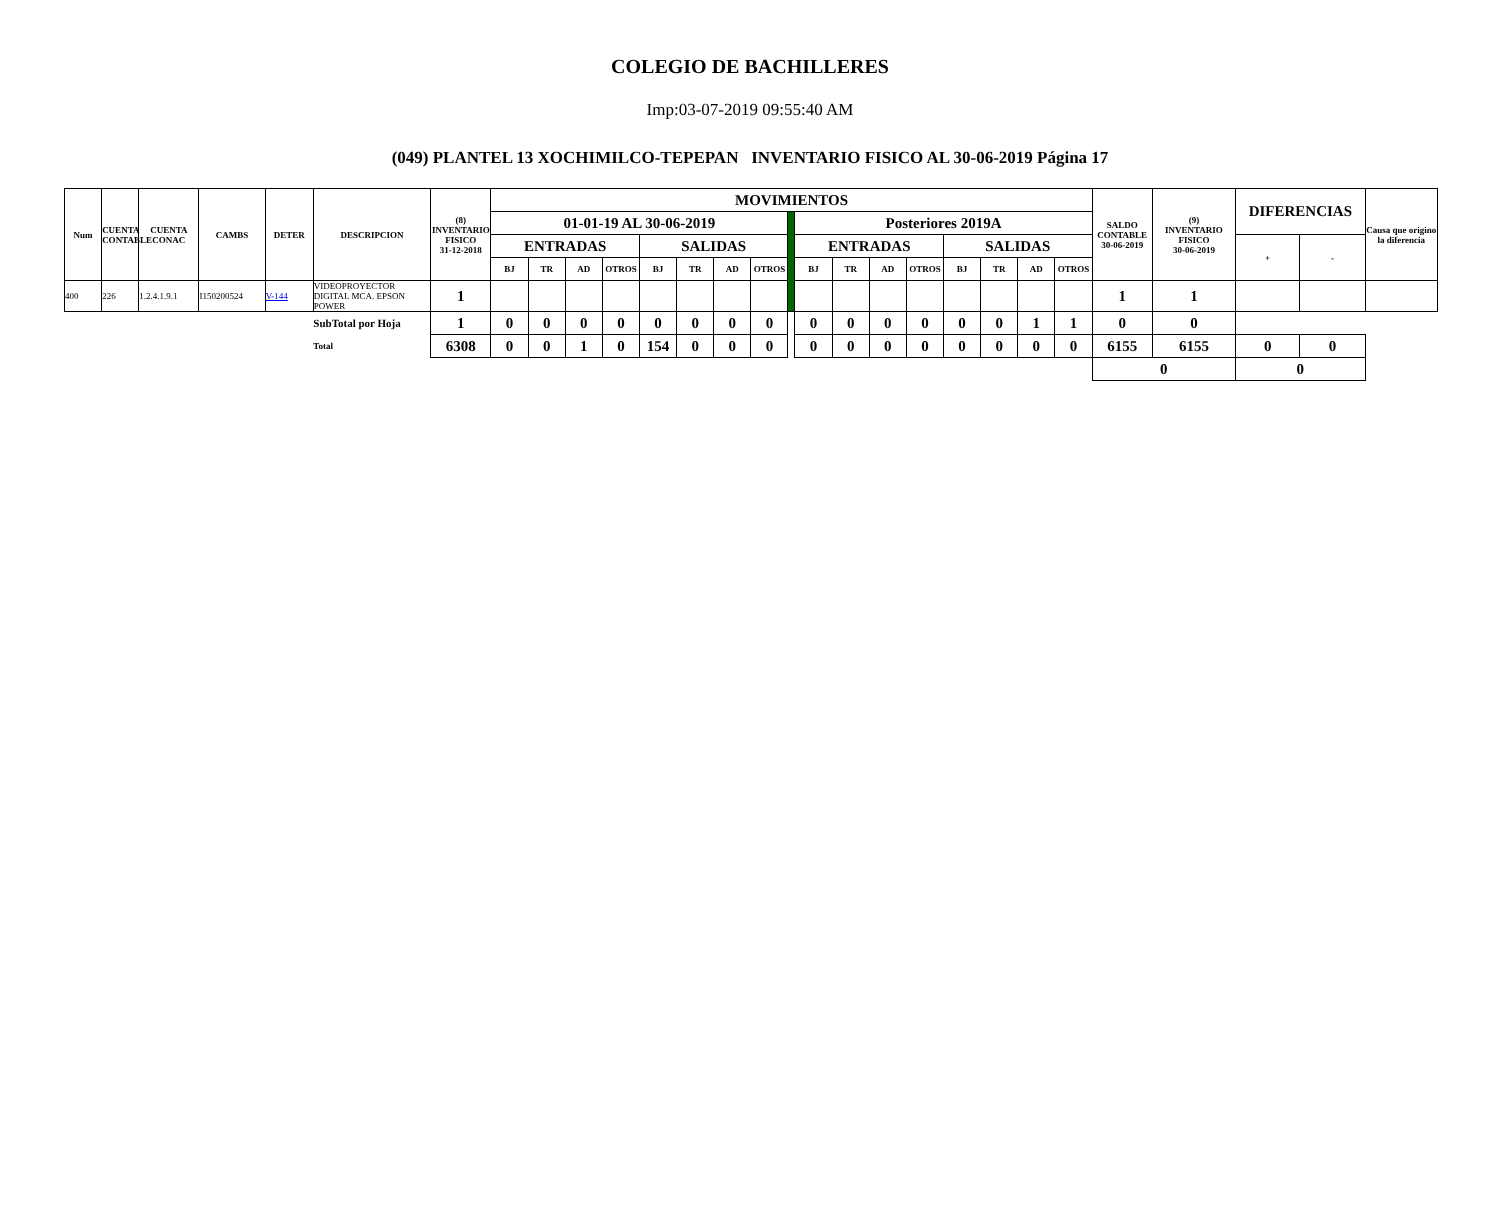COLEGIO DE BACHILLERES
Imp:03-07-2019 09:55:40 AM
(049) PLANTEL 13 XOCHIMILCO-TEPEPAN INVENTARIO FISICO AL 30-06-2019 Página 17
| Num | CUENTA CONTABLE | CUENTA CONAC | CAMBS | DETER | DESCRIPCION | (8) INVENTARIO FISICO 31-12-2018 | MOVIMIENTOS | | | | | | | | | | | | | | | | | SALDO CONTABLE 30-06-2019 | (9) INVENTARIO FISICO 30-06-2019 | DIFERENCIAS | | Causa que origino la diferencia |
| --- | --- | --- | --- | --- | --- | --- | --- | --- | --- | --- | --- | --- | --- | --- | --- | --- | --- | --- | --- | --- | --- | --- | --- | --- | --- | --- | --- | --- |
| | | | | | | | 01-01-19 AL 30-06-2019 | | | | | | | | | Posteriores 2019A | | | | | | | | | | | | |
| | | | | | | | ENTRADAS | | | | SALIDAS | | | | | ENTRADAS | | | | SALIDAS | | | | | | + | - | |
| | | | | | | | BJ | TR | AD | OTROS | BJ | TR | AD | OTROS | | BJ | TR | AD | OTROS | BJ | TR | AD | OTROS | | | | | |
| 400 | 226 | 1.2.4.1.9.1 | I150200524 | V-144 | VIDEOPROYECTOR DIGITAL MCA. EPSON POWER | 1 | | | | | | | | | | | | | | | | | | 1 | 1 | | | |
| | | | | | SubTotal por Hoja | 1 | 0 | 0 | 0 | 0 | 0 | 0 | 0 | 0 | | 0 | 0 | 0 | 0 | 0 | 0 | 1 | 1 | 0 | 0 | | | |
| | | | | | Total | 6308 | 0 | 0 | 1 | 0 | 154 | 0 | 0 | 0 | | 0 | 0 | 0 | 0 | 0 | 0 | 0 | 0 | 6155 | 6155 | 0 | 0 | |
| | | | | | | | | | | | | | | | | | | | | | | | | 0 | | 0 | | |